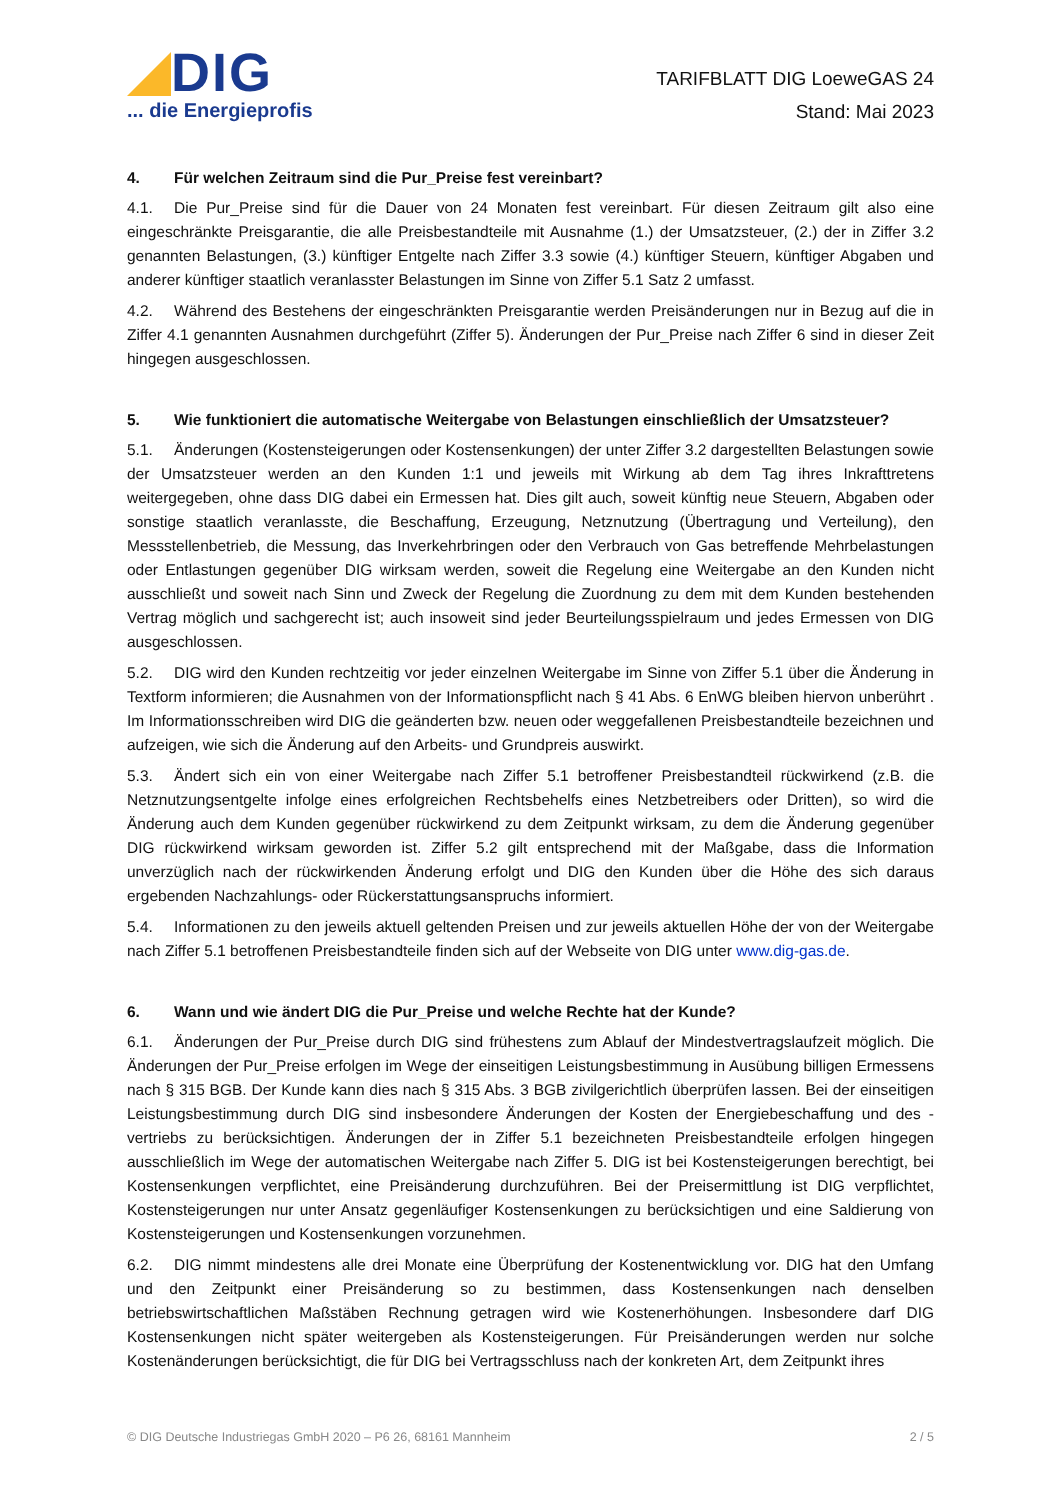DIG
... die Energieprofis
TARIFBLATT DIG LoeweGAS 24
Stand: Mai 2023
4. Für welchen Zeitraum sind die Pur_Preise fest vereinbart?
4.1. Die Pur_Preise sind für die Dauer von 24 Monaten fest vereinbart. Für diesen Zeitraum gilt also eine eingeschränkte Preisgarantie, die alle Preisbestandteile mit Ausnahme (1.) der Umsatzsteuer, (2.) der in Ziffer 3.2 genannten Belastungen, (3.) künftiger Entgelte nach Ziffer 3.3 sowie (4.) künftiger Steuern, künftiger Abgaben und anderer künftiger staatlich veranlasster Belastungen im Sinne von Ziffer 5.1 Satz 2 umfasst.
4.2. Während des Bestehens der eingeschränkten Preisgarantie werden Preisänderungen nur in Bezug auf die in Ziffer 4.1 genannten Ausnahmen durchgeführt (Ziffer 5). Änderungen der Pur_Preise nach Ziffer 6 sind in dieser Zeit hingegen ausgeschlossen.
5. Wie funktioniert die automatische Weitergabe von Belastungen einschließlich der Umsatzsteuer?
5.1. Änderungen (Kostensteigerungen oder Kostensenkungen) der unter Ziffer 3.2 dargestellten Belastungen sowie der Umsatzsteuer werden an den Kunden 1:1 und jeweils mit Wirkung ab dem Tag ihres Inkrafttretens weitergegeben, ohne dass DIG dabei ein Ermessen hat. Dies gilt auch, soweit künftig neue Steuern, Abgaben oder sonstige staatlich veranlasste, die Beschaffung, Erzeugung, Netznutzung (Übertragung und Verteilung), den Messstellenbetrieb, die Messung, das Inverkehrbringen oder den Verbrauch von Gas betreffende Mehr­belastungen oder Entlastungen gegenüber DIG wirksam werden, soweit die Regelung eine Weitergabe an den Kunden nicht ausschließt und soweit nach Sinn und Zweck der Regelung die Zuordnung zu dem mit dem Kunden bestehenden Vertrag möglich und sachgerecht ist; auch insoweit sind jeder Beurteilungsspielraum und jedes Ermessen von DIG ausgeschlossen.
5.2. DIG wird den Kunden rechtzeitig vor jeder einzelnen Weitergabe im Sinne von Ziffer 5.1 über die Änderung in Textform informieren; die Ausnahmen von der Informationspflicht nach § 41 Abs. 6 EnWG bleiben hiervon unberührt . Im Informationsschreiben wird DIG die geänderten bzw. neuen oder weggefallenen Preisbestandteile bezeichnen und aufzeigen, wie sich die Änderung auf den Arbeits- und Grundpreis auswirkt.
5.3. Ändert sich ein von einer Weitergabe nach Ziffer 5.1 betroffener Preisbestandteil rückwirkend (z.B. die Netznutzungsentgelte infolge eines erfolgreichen Rechtsbehelfs eines Netzbetreibers oder Dritten), so wird die Änderung auch dem Kunden gegenüber rückwirkend zu dem Zeitpunkt wirksam, zu dem die Änderung gegenüber DIG rückwirkend wirksam geworden ist. Ziffer 5.2 gilt entsprechend mit der Maßgabe, dass die Information unverzüglich nach der rückwirkenden Änderung erfolgt und DIG den Kunden über die Höhe des sich daraus ergebenden Nachzahlungs- oder Rückerstattungsanspruchs informiert.
5.4. Informationen zu den jeweils aktuell geltenden Preisen und zur jeweils aktuellen Höhe der von der Weitergabe nach Ziffer 5.1 betroffenen Preisbestandteile finden sich auf der Webseite von DIG unter www.dig-gas.de.
6. Wann und wie ändert DIG die Pur_Preise und welche Rechte hat der Kunde?
6.1. Änderungen der Pur_Preise durch DIG sind frühestens zum Ablauf der Mindestvertragslaufzeit möglich. Die Änderungen der Pur_Preise erfolgen im Wege der einseitigen Leistungsbestimmung in Ausübung billigen Ermessens nach § 315 BGB. Der Kunde kann dies nach § 315 Abs. 3 BGB zivilgerichtlich überprüfen lassen. Bei der einseitigen Leistungsbestimmung durch DIG sind insbesondere Änderungen der Kosten der Energie­beschaffung und des -vertriebs zu berücksichtigen. Änderungen der in Ziffer 5.1 bezeichneten Preisbestandteile erfolgen hingegen ausschließlich im Wege der automatischen Weitergabe nach Ziffer 5. DIG ist bei Kosten­steigerungen berechtigt, bei Kostensenkungen verpflichtet, eine Preisänderung durchzuführen. Bei der Preisermittlung ist DIG verpflichtet, Kostensteigerungen nur unter Ansatz gegenläufiger Kostensenkungen zu berücksichtigen und eine Saldierung von Kostensteigerungen und Kostensenkungen vorzunehmen.
6.2. DIG nimmt mindestens alle drei Monate eine Überprüfung der Kostenentwicklung vor. DIG hat den Umfang und den Zeitpunkt einer Preisänderung so zu bestimmen, dass Kostensenkungen nach denselben betriebswirtschaftlichen Maßstäben Rechnung getragen wird wie Kostenerhöhungen. Insbesondere darf DIG Kostensenkungen nicht später weitergeben als Kostensteigerungen. Für Preisänderungen werden nur solche Kostenänderungen berücksichtigt, die für DIG bei Vertragsschluss nach der konkreten Art, dem Zeitpunkt ihres
© DIG Deutsche Industriegas GmbH 2020 – P6 26, 68161 Mannheim
2 / 5